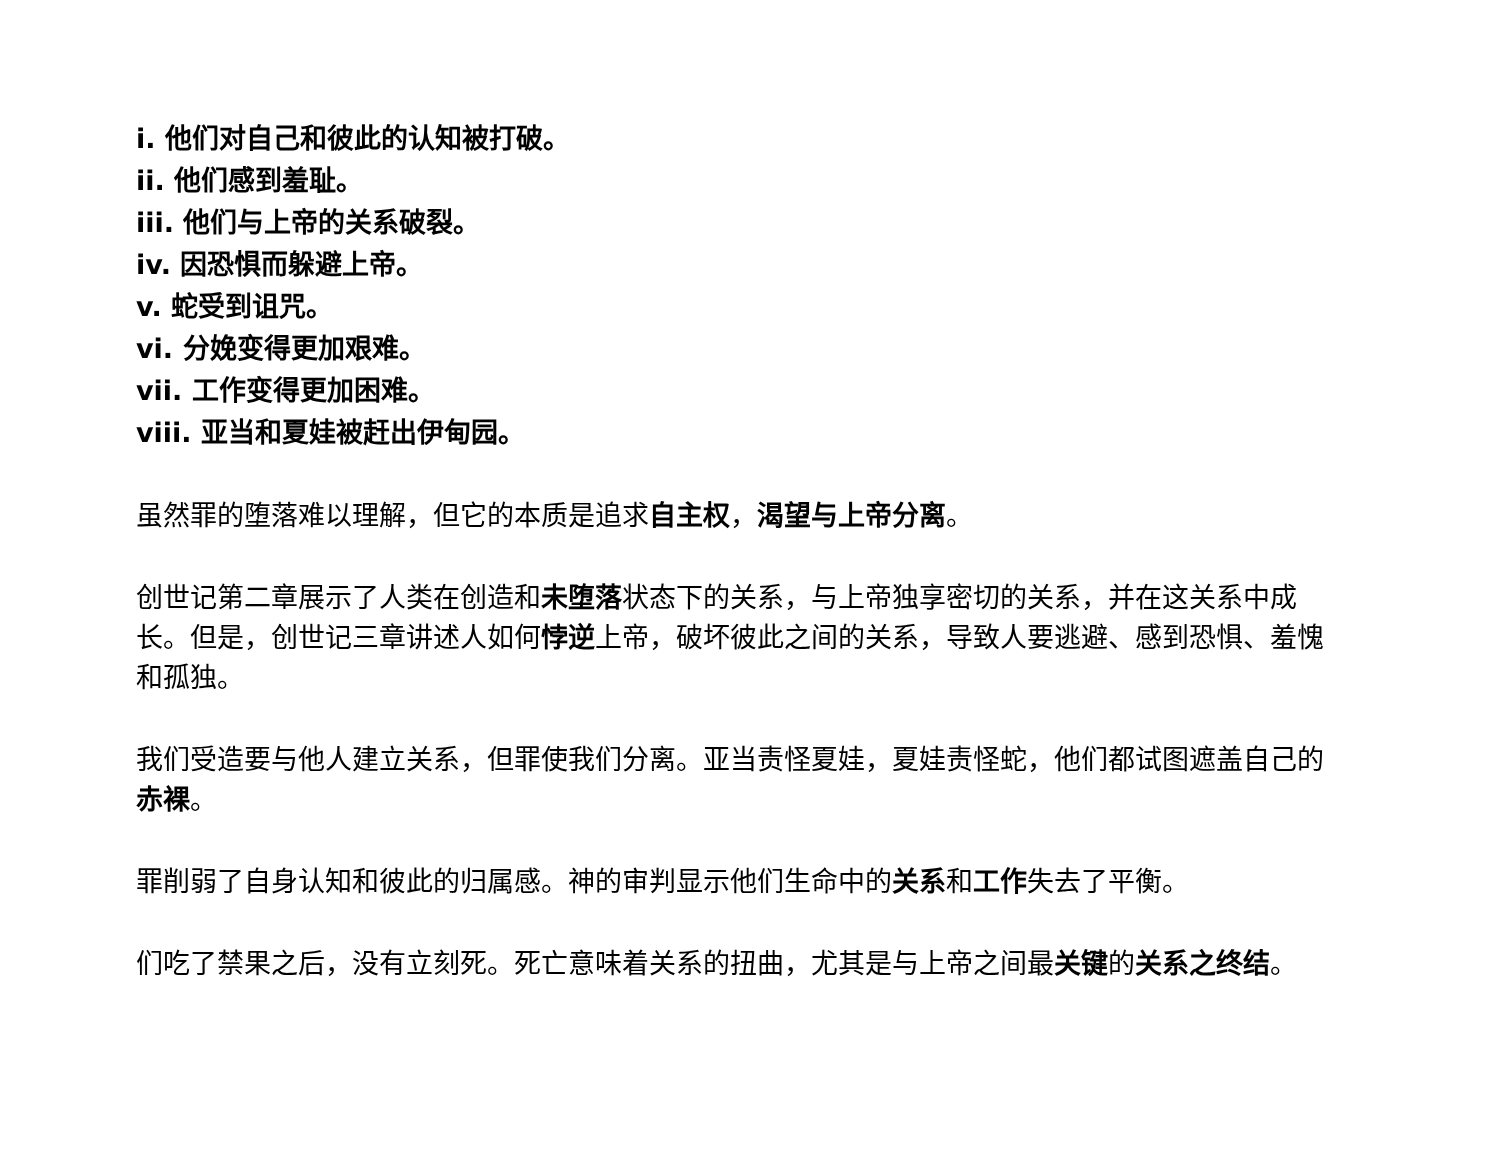i. 他们对自己和彼此的认知被打破。
ii. 他们感到羞耻。
iii. 他们与上帝的关系破裂。
iv. 因恐惧而躲避上帝。
v. 蛇受到诅咒。
vi. 分娩变得更加艰难。
vii. 工作变得更加困难。
viii. 亚当和夏娃被赶出伊甸园。
虽然罪的堕落难以理解，但它的本质是追求自主权，渴望与上帝分离。
创世记第二章展示了人类在创造和未堕落状态下的关系，与上帝独享密切的关系，并在这关系中成长。但是，创世记三章讲述人如何悖逆上帝，破坏彼此之间的关系，导致人要逃避、感到恐惧、羞愧和孤独。
我们受造要与他人建立关系，但罪使我们分离。亚当责怪夏娃，夏娃责怪蛇，他们都试图遮盖自己的赤裸。
罪削弱了自身认知和彼此的归属感。神的审判显示他们生命中的关系和工作失去了平衡。
们吃了禁果之后，没有立刻死。死亡意味着关系的扭曲，尤其是与上帝之间最关键的关系之终结。